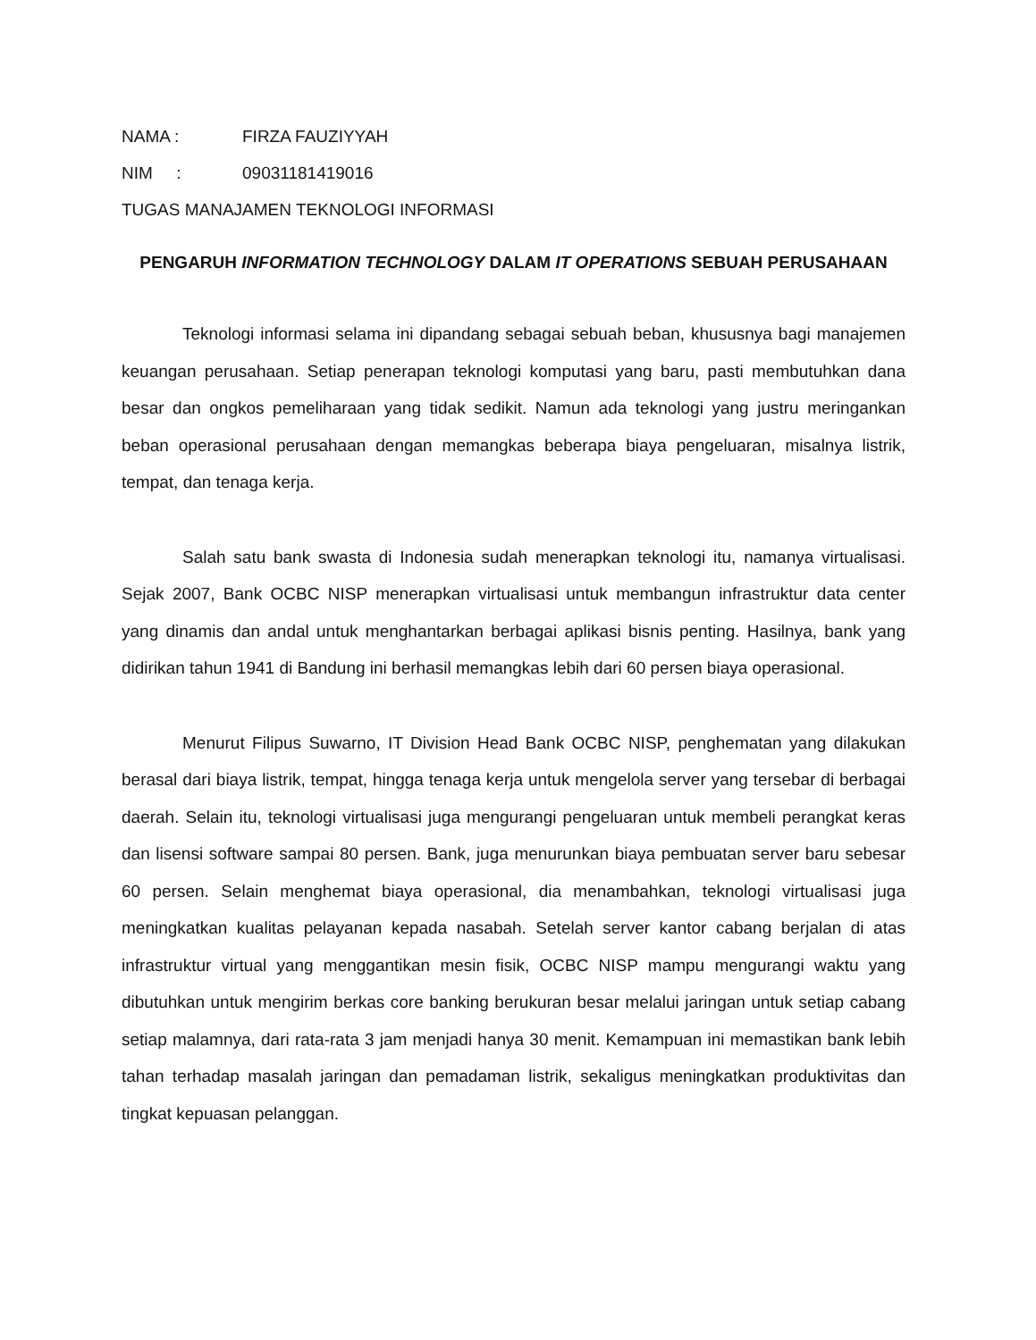NAMA : FIRZA FAUZIYYAH
NIM : 09031181419016
TUGAS MANAJAMEN TEKNOLOGI INFORMASI
PENGARUH INFORMATION TECHNOLOGY DALAM IT OPERATIONS SEBUAH PERUSAHAAN
Teknologi informasi selama ini dipandang sebagai sebuah beban, khususnya bagi manajemen keuangan perusahaan. Setiap penerapan teknologi komputasi yang baru, pasti membutuhkan dana besar dan ongkos pemeliharaan yang tidak sedikit. Namun ada teknologi yang justru meringankan beban operasional perusahaan dengan memangkas beberapa biaya pengeluaran, misalnya listrik, tempat, dan tenaga kerja.
Salah satu bank swasta di Indonesia sudah menerapkan teknologi itu, namanya virtualisasi. Sejak 2007, Bank OCBC NISP menerapkan virtualisasi untuk membangun infrastruktur data center yang dinamis dan andal untuk menghantarkan berbagai aplikasi bisnis penting. Hasilnya, bank yang didirikan tahun 1941 di Bandung ini berhasil memangkas lebih dari 60 persen biaya operasional.
Menurut Filipus Suwarno, IT Division Head Bank OCBC NISP, penghematan yang dilakukan berasal dari biaya listrik, tempat, hingga tenaga kerja untuk mengelola server yang tersebar di berbagai daerah. Selain itu, teknologi virtualisasi juga mengurangi pengeluaran untuk membeli perangkat keras dan lisensi software sampai 80 persen. Bank, juga menurunkan biaya pembuatan server baru sebesar 60 persen. Selain menghemat biaya operasional, dia menambahkan, teknologi virtualisasi juga meningkatkan kualitas pelayanan kepada nasabah. Setelah server kantor cabang berjalan di atas infrastruktur virtual yang menggantikan mesin fisik, OCBC NISP mampu mengurangi waktu yang dibutuhkan untuk mengirim berkas core banking berukuran besar melalui jaringan untuk setiap cabang setiap malamnya, dari rata-rata 3 jam menjadi hanya 30 menit. Kemampuan ini memastikan bank lebih tahan terhadap masalah jaringan dan pemadaman listrik, sekaligus meningkatkan produktivitas dan tingkat kepuasan pelanggan.